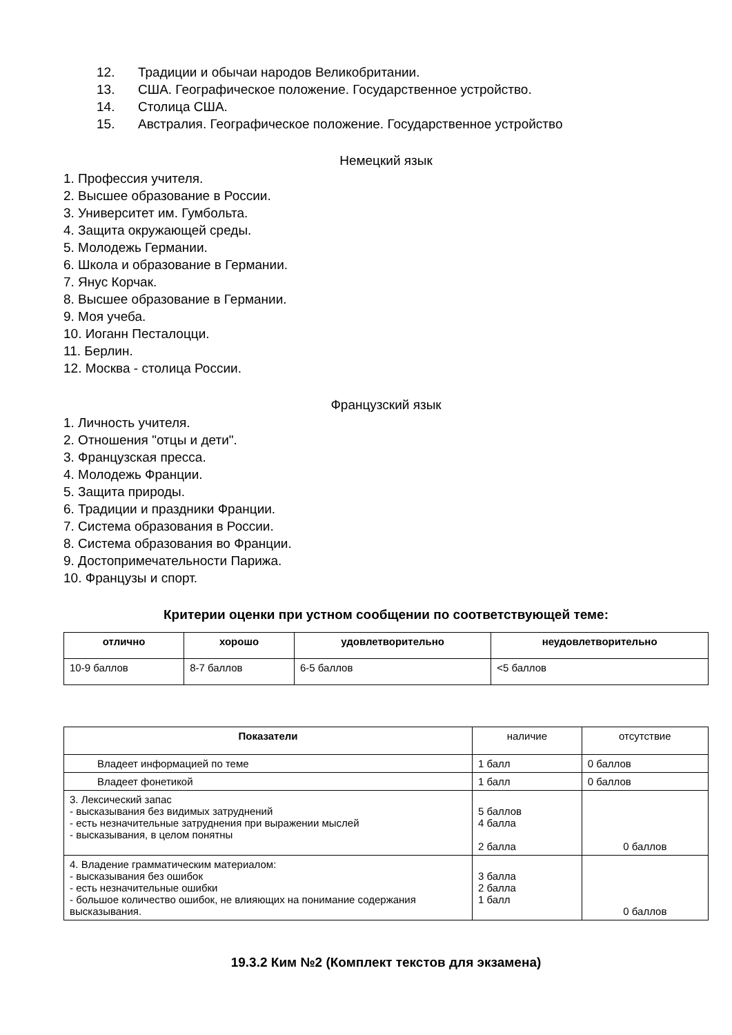12. Традиции и обычаи народов Великобритании.
13. США. Географическое положение. Государственное устройство.
14. Столица США.
15. Австралия. Географическое положение. Государственное устройство
Немецкий язык
1. Профессия учителя.
2. Высшее образование в России.
3. Университет им. Гумбольта.
4. Защита окружающей среды.
5. Молодежь Германии.
6. Школа и образование в Германии.
7. Янус Корчак.
8. Высшее образование в Германии.
9. Моя учеба.
10. Иоганн Песталоцци.
11. Берлин.
12. Москва - столица России.
Французский язык
1. Личность учителя.
2. Отношения "отцы и дети".
3. Французская пресса.
4. Молодежь Франции.
5. Защита природы.
6. Традиции и праздники Франции.
7. Система образования в России.
8. Система образования во Франции.
9. Достопримечательности Парижа.
10. Французы и спорт.
Критерии оценки при устном сообщении по соответствующей теме:
| отлично | хорошо | удовлетворительно | неудовлетворительно |
| --- | --- | --- | --- |
| 10-9 баллов | 8-7 баллов | 6-5 баллов | <5 баллов |
| Показатели | наличие | отсутствие |
| Владеет информацией по теме | 1 балл | 0 баллов |
| Владеет фонетикой | 1 балл | 0 баллов |
| 3. Лексический запас - высказывания без видимых затруднений - есть незначительные затруднения при выражении мыслей - высказывания, в целом понятны | 5 баллов 4 балла 2 балла | 0 баллов |
| 4. Владение грамматическим материалом: - высказывания без ошибок - есть незначительные ошибки - большое количество ошибок, не влияющих на понимание содержания высказывания. | 3 балла 2 балла 1 балл | 0 баллов |
19.3.2 Ким №2 (Комплект текстов для экзамена)